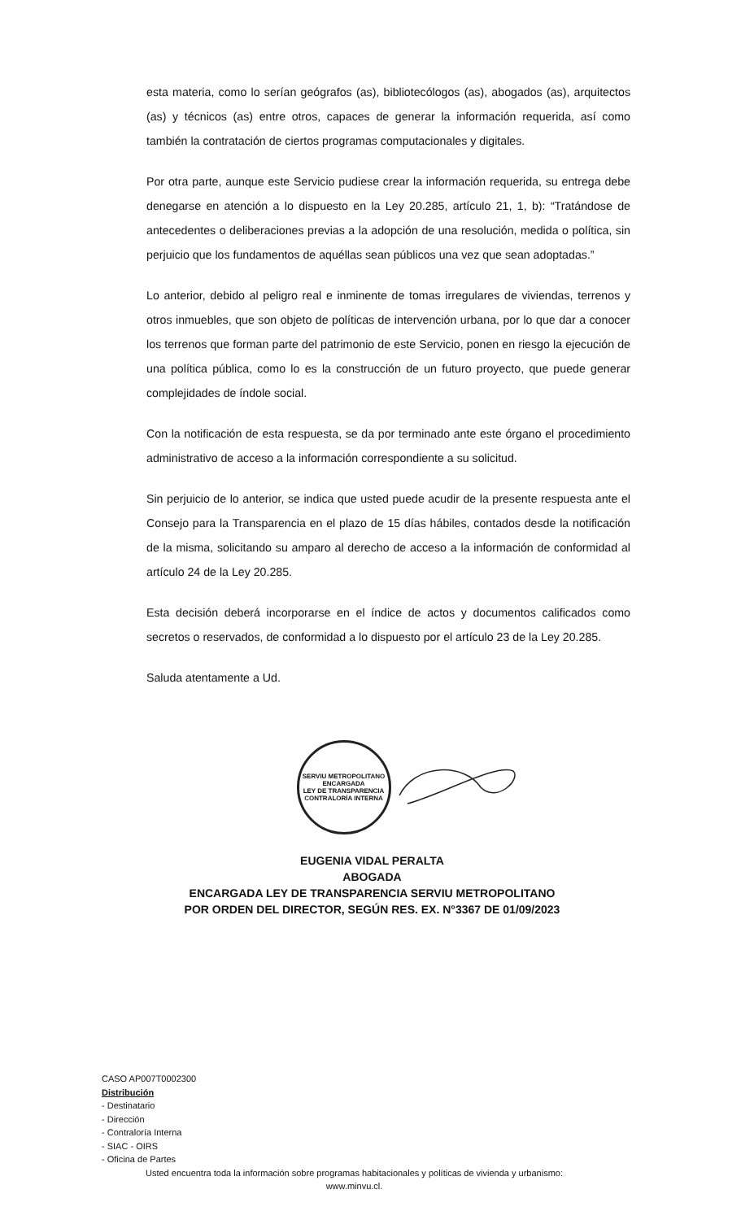esta materia, como lo serían geógrafos (as), bibliotecólogos (as), abogados (as), arquitectos (as) y técnicos (as) entre otros, capaces de generar la información requerida, así como también la contratación de ciertos programas computacionales y digitales.
Por otra parte, aunque este Servicio pudiese crear la información requerida, su entrega debe denegarse en atención a lo dispuesto en la Ley 20.285, artículo 21, 1, b): “Tratándose de antecedentes o deliberaciones previas a la adopción de una resolución, medida o política, sin perjuicio que los fundamentos de aquéllas sean públicos una vez que sean adoptadas.”
Lo anterior, debido al peligro real e inminente de tomas irregulares de viviendas, terrenos y otros inmuebles, que son objeto de políticas de intervención urbana, por lo que dar a conocer los terrenos que forman parte del patrimonio de este Servicio, ponen en riesgo la ejecución de una política pública, como lo es la construcción de un futuro proyecto, que puede generar complejidades de índole social.
Con la notificación de esta respuesta, se da por terminado ante este órgano el procedimiento administrativo de acceso a la información correspondiente a su solicitud.
Sin perjuicio de lo anterior, se indica que usted puede acudir de la presente respuesta ante el Consejo para la Transparencia en el plazo de 15 días hábiles, contados desde la notificación de la misma, solicitando su amparo al derecho de acceso a la información de conformidad al artículo 24 de la Ley 20.285.
Esta decisión deberá incorporarse en el índice de actos y documentos calificados como secretos o reservados, de conformidad a lo dispuesto por el artículo 23 de la Ley 20.285.
Saluda atentamente a Ud.
SERVIU METROPOLITANO
ENCARGADA
LEY DE TRANSPARENCIA
CONTRALORÍA INTERNA
EUGENIA VIDAL PERALTA
ABOGADA
ENCARGADA LEY DE TRANSPARENCIA SERVIU METROPOLITANO
POR ORDEN DEL DIRECTOR, SEGÚN RES. EX. N°3367 DE 01/09/2023
CASO AP007T0002300
Distribución
- Destinatario
- Dirección
- Contraloría Interna
- SIAC - OIRS
- Oficina de Partes
Usted encuentra toda la información sobre programas habitacionales y políticas de vivienda y urbanismo:
www.minvu.cl.